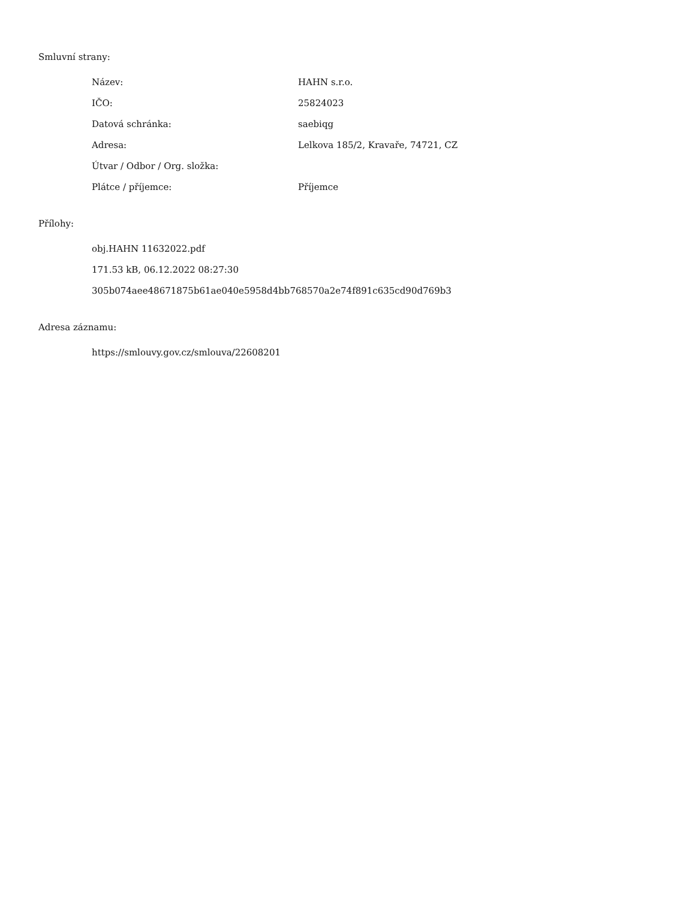Smluvní strany:
| Název: | HAHN s.r.o. |
| IČO: | 25824023 |
| Datová schránka: | saebiqg |
| Adresa: | Lelkova 185/2, Kravaře, 74721, CZ |
| Útvar / Odbor / Org. složka: | |
| Plátce / příjemce: | Příjemce |
Přílohy:
obj.HAHN 11632022.pdf
171.53 kB, 06.12.2022 08:27:30
305b074aee48671875b61ae040e5958d4bb768570a2e74f891c635cd90d769b3
Adresa záznamu:
https://smlouvy.gov.cz/smlouva/22608201